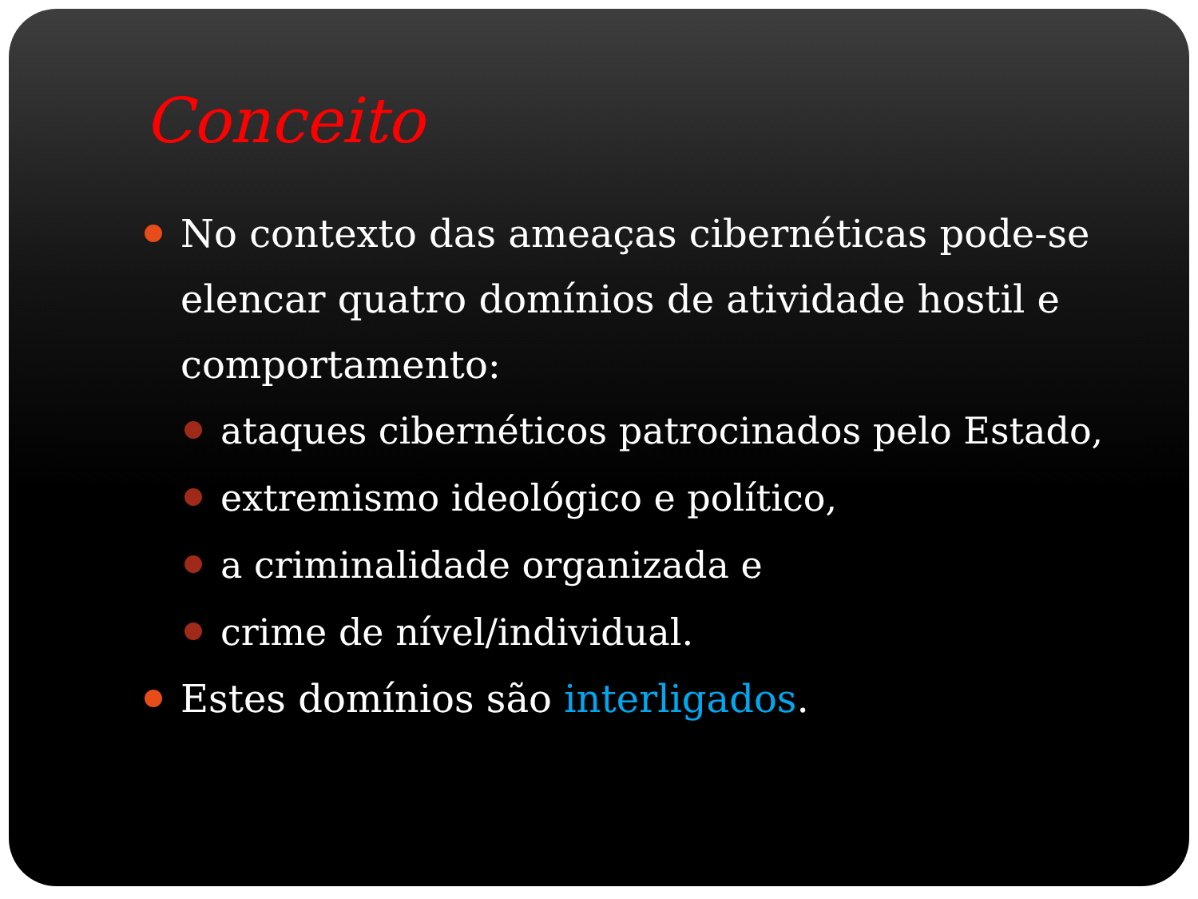Conceito
No contexto das ameaças cibernéticas pode-se elencar quatro domínios de atividade hostil e comportamento:
ataques cibernéticos patrocinados pelo Estado,
extremismo ideológico e político,
a criminalidade organizada e
crime de nível/individual.
Estes domínios são interligados.